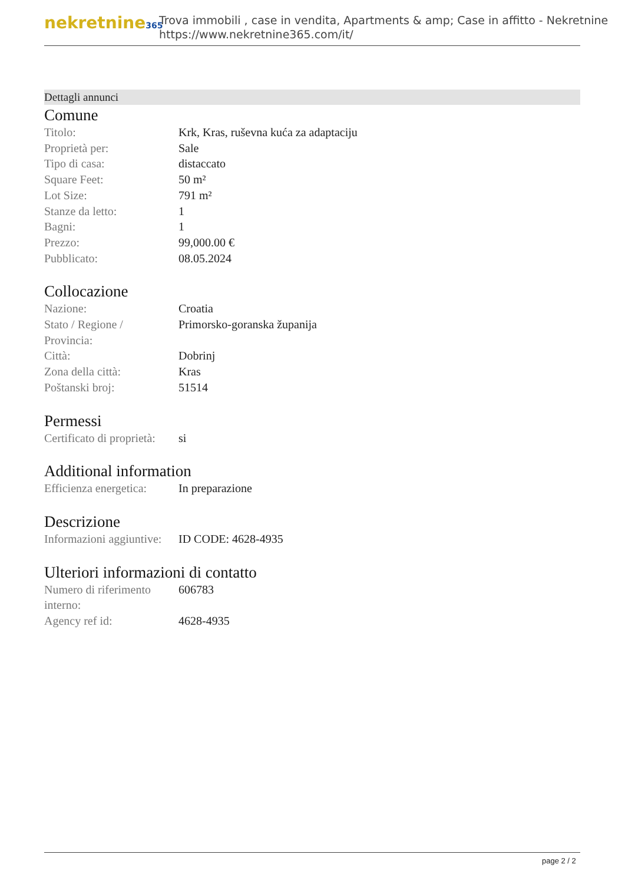nekretnine365
Trova immobili , case in vendita, Apartments & amp; Case in affitto - Nekretnine
https://www.nekretnine365.com/it/
Dettagli annunci
Comune
| Titolo: | Krk, Kras, ruševna kuća za adaptaciju |
| Proprietà per: | Sale |
| Tipo di casa: | distaccato |
| Square Feet: | 50 m² |
| Lot Size: | 791 m² |
| Stanze da letto: | 1 |
| Bagni: | 1 |
| Prezzo: | 99,000.00 € |
| Pubblicato: | 08.05.2024 |
Collocazione
| Nazione: | Croatia |
| Stato / Regione / Provincia: | Primorsko-goranska županija |
| Città: | Dobrinj |
| Zona della città: | Kras |
| Poštanski broj: | 51514 |
Permessi
| Certificato di proprietà: | si |
Additional information
| Efficienza energetica: | In preparazione |
Descrizione
| Informazioni aggiuntive: | ID CODE: 4628-4935 |
Ulteriori informazioni di contatto
| Numero di riferimento interno: | 606783 |
| Agency ref id: | 4628-4935 |
page 2 / 2